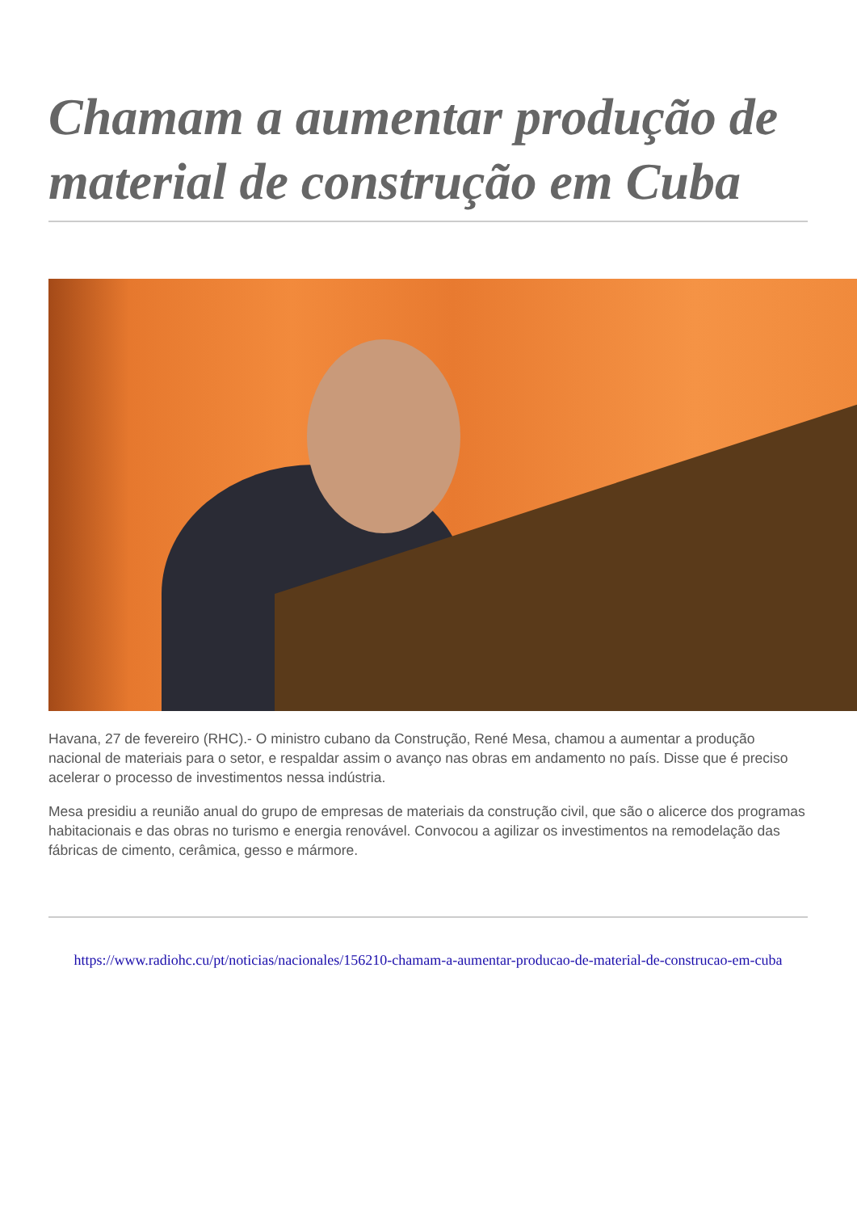Chamam a aumentar produção de material de construção em Cuba
Havana, 27 de fevereiro (RHC).- O ministro cubano da Construção, René Mesa, chamou a aumentar a produção nacional de materiais para o setor, e respaldar assim o avanço nas obras em andamento no país. Disse que é preciso acelerar o processo de investimentos nessa indústria.
Mesa presidiu a reunião anual do grupo de empresas de materiais da construção civil, que são o alicerce dos programas habitacionais e das obras no turismo e energia renovável. Convocou a agilizar os investimentos na remodelação das fábricas de cimento, cerâmica, gesso e mármore.
https://www.radiohc.cu/pt/noticias/nacionales/156210-chamam-a-aumentar-producao-de-material-de-construcao-em-cuba